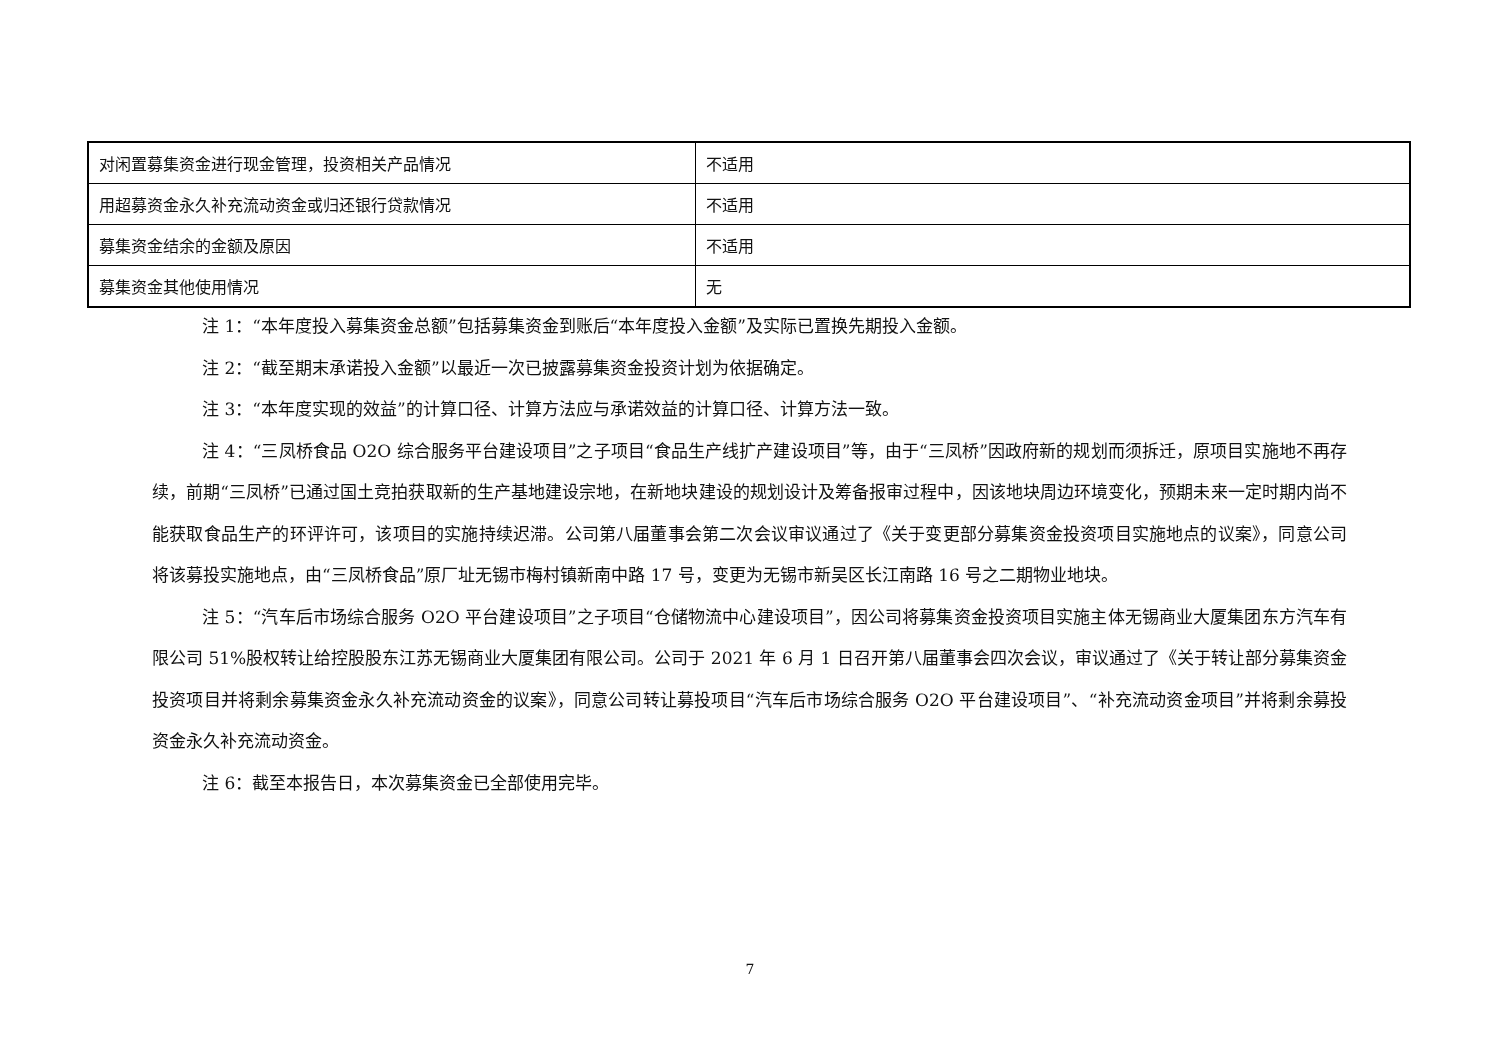| 对闲置募集资金进行现金管理，投资相关产品情况 | 不适用 |
| 用超募资金永久补充流动资金或归还银行贷款情况 | 不适用 |
| 募集资金结余的金额及原因 | 不适用 |
| 募集资金其他使用情况 | 无 |
注 1：“本年度投入募集资金总额”包括募集资金到账后“本年度投入金额”及实际已置换先期投入金额。
注 2：“截至期末承诺投入金额”以最近一次已披露募集资金投资计划为依据确定。
注 3：“本年度实现的效益”的计算口径、计算方法应与承诺效益的计算口径、计算方法一致。
注 4：“三凤桥食品 O2O 综合服务平台建设项目”之子项目“食品生产线扩产建设项目”等，由于“三凤桥”因政府新的规划而须拆迁，原项目实施地不再存续，前期“三凤桥”已通过国土竞拍获取新的生产基地建设宗地，在新地块建设的规划设计及筹备报审过程中，因该地块周边环境变化，预期未来一定时期内尚不能获取食品生产的环评许可，该项目的实施持续迟滞。公司第八届董事会第二次会议审议通过了《关于变更部分募集资金投资项目实施地点的议案》，同意公司将该募投实施地点，由“三凤桥食品”原厂址无锡市梅村镇新南中路 17 号，变更为无锡市新吴区长江南路 16 号之二期物业地块。
注 5：“汽车后市场综合服务 O2O 平台建设项目”之子项目“仓储物流中心建设项目”，因公司将募集资金投资项目实施主体无锡商业大厦集团东方汽车有限公司 51%股权转让给控股股东江苏无锡商业大厦集团有限公司。公司于 2021 年 6 月 1 日召开第八届董事会四次会议，审议通过了《关于转让部分募集资金投资项目并将剩余募集资金永久补充流动资金的议案》，同意公司转让募投项目“汽车后市场综合服务 O2O 平台建设项目”、“补充流动资金项目”并将剩余募投资金永久补充流动资金。
注 6：截至本报告日，本次募集资金已全部使用完毕。
7